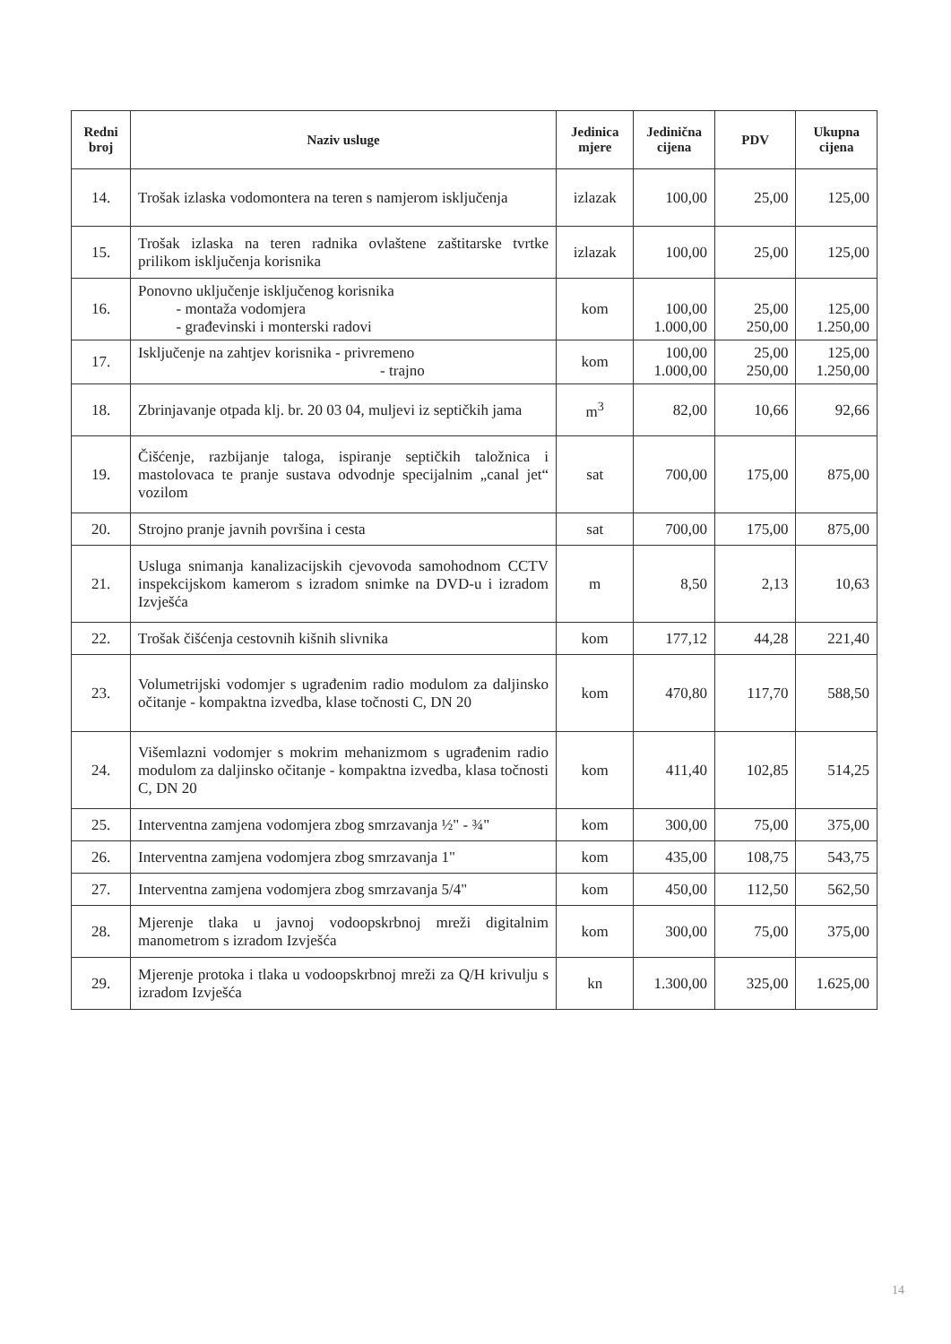| Redni broj | Naziv usluge | Jedinica mjere | Jedinična cijena | PDV | Ukupna cijena |
| --- | --- | --- | --- | --- | --- |
| 14. | Trošak izlaska vodomontera na teren s namjerom isključenja | izlazak | 100,00 | 25,00 | 125,00 |
| 15. | Trošak izlaska na teren radnika ovlaštene zaštitarske tvrtke prilikom isključenja korisnika | izlazak | 100,00 | 25,00 | 125,00 |
| 16. | Ponovno uključenje isključenog korisnika - montaža vodomjera - građevinski i monterski radovi | kom | 100,00 1.000,00 | 25,00 250,00 | 125,00 1.250,00 |
| 17. | Isključenje na zahtjev korisnika - privremeno - trajno | kom | 100,00 1.000,00 | 25,00 250,00 | 125,00 1.250,00 |
| 18. | Zbrinjavanje otpada klj. br. 20 03 04, muljevi iz septičkih jama | m<sup>3</sup> | 82,00 | 10,66 | 92,66 |
| 19. | Čišćenje, razbijanje taloga, ispiranje septičkih taložnica i mastolovaca te pranje sustava odvodnje specijalnim „canal jet“ vozilom | sat | 700,00 | 175,00 | 875,00 |
| 20. | Strojno pranje javnih površina i cesta | sat | 700,00 | 175,00 | 875,00 |
| 21. | Usluga snimanja kanalizacijskih cjevovoda samohodnom CCTV inspekcijskom kamerom s izradom snimke na DVD-u i izradom Izvješća | m | 8,50 | 2,13 | 10,63 |
| 22. | Trošak čišćenja cestovnih kišnih slivnika | kom | 177,12 | 44,28 | 221,40 |
| 23. | Volumetrijski vodomjer s ugrađenim radio modulom za daljinsko očitanje - kompaktna izvedba, klase točnosti C, DN 20 | kom | 470,80 | 117,70 | 588,50 |
| 24. | Višemlazni vodomjer s mokrim mehanizmom s ugrađenim radio modulom za daljinsko očitanje - kompaktna izvedba, klasa točnosti C, DN 20 | kom | 411,40 | 102,85 | 514,25 |
| 25. | Interventna zamjena vodomjera zbog smrzavanja ½" - ¾" | kom | 300,00 | 75,00 | 375,00 |
| 26. | Interventna zamjena vodomjera zbog smrzavanja 1" | kom | 435,00 | 108,75 | 543,75 |
| 27. | Interventna zamjena vodomjera zbog smrzavanja 5/4" | kom | 450,00 | 112,50 | 562,50 |
| 28. | Mjerenje tlaka u javnoj vodoopskrbnoj mreži digitalnim manometrom s izradom Izvješća | kom | 300,00 | 75,00 | 375,00 |
| 29. | Mjerenje protoka i tlaka u vodoopskrbnoj mreži za Q/H krivulju s izradom Izvješća | kn | 1.300,00 | 325,00 | 1.625,00 |
14